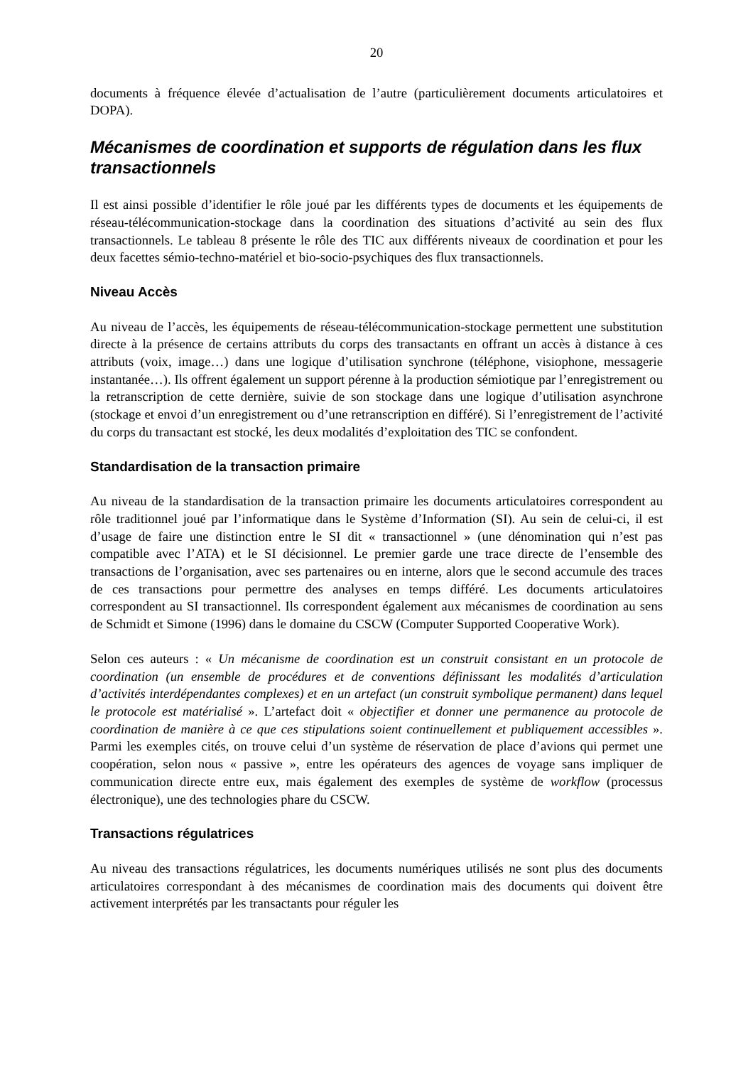20
documents à fréquence élevée d’actualisation de l’autre (particulièrement documents articulatoires et DOPA).
Mécanismes de coordination et supports de régulation dans les flux transactionnels
Il est ainsi possible d’identifier le rôle joué par les différents types de documents et les équipements de réseau-télécommunication-stockage dans la coordination des situations d’activité au sein des flux transactionnels. Le tableau 8 présente le rôle des TIC aux différents niveaux de coordination et pour les deux facettes sémio-techno-matériel et bio-socio-psychiques des flux transactionnels.
Niveau Accès
Au niveau de l’accès, les équipements de réseau-télécommunication-stockage permettent une substitution directe à la présence de certains attributs du corps des transactants en offrant un accès à distance à ces attributs (voix, image…) dans une logique d’utilisation synchrone (téléphone, visiophone, messagerie instantanée…). Ils offrent également un support pérenne à la production sémiotique par l’enregistrement ou la retranscription de cette dernière, suivie de son stockage dans une logique d’utilisation asynchrone (stockage et envoi d’un enregistrement ou d’une retranscription en différé). Si l’enregistrement de l’activité du corps du transactant est stocké, les deux modalités d’exploitation des TIC se confondent.
Standardisation de la transaction primaire
Au niveau de la standardisation de la transaction primaire les documents articulatoires correspondent au rôle traditionnel joué par l’informatique dans le Système d’Information (SI). Au sein de celui-ci, il est d’usage de faire une distinction entre le SI dit « transactionnel » (une dénomination qui n’est pas compatible avec l’ATA) et le SI décisionnel. Le premier garde une trace directe de l’ensemble des transactions de l’organisation, avec ses partenaires ou en interne, alors que le second accumule des traces de ces transactions pour permettre des analyses en temps différé. Les documents articulatoires correspondent au SI transactionnel. Ils correspondent également aux mécanismes de coordination au sens de Schmidt et Simone (1996) dans le domaine du CSCW (Computer Supported Cooperative Work).
Selon ces auteurs : « Un mécanisme de coordination est un construit consistant en un protocole de coordination (un ensemble de procédures et de conventions définissant les modalités d’articulation d’activités interdépendantes complexes) et en un artefact (un construit symbolique permanent) dans lequel le protocole est matérialisé ». L’artefact doit « objectifier et donner une permanence au protocole de coordination de manière à ce que ces stipulations soient continuellement et publiquement accessibles ». Parmi les exemples cités, on trouve celui d’un système de réservation de place d’avions qui permet une coopération, selon nous « passive », entre les opérateurs des agences de voyage sans impliquer de communication directe entre eux, mais également des exemples de système de workflow (processus électronique), une des technologies phare du CSCW.
Transactions régulatrices
Au niveau des transactions régulatrices, les documents numériques utilisés ne sont plus des documents articulatoires correspondant à des mécanismes de coordination mais des documents qui doivent être activement interprétés par les transactants pour réguler les